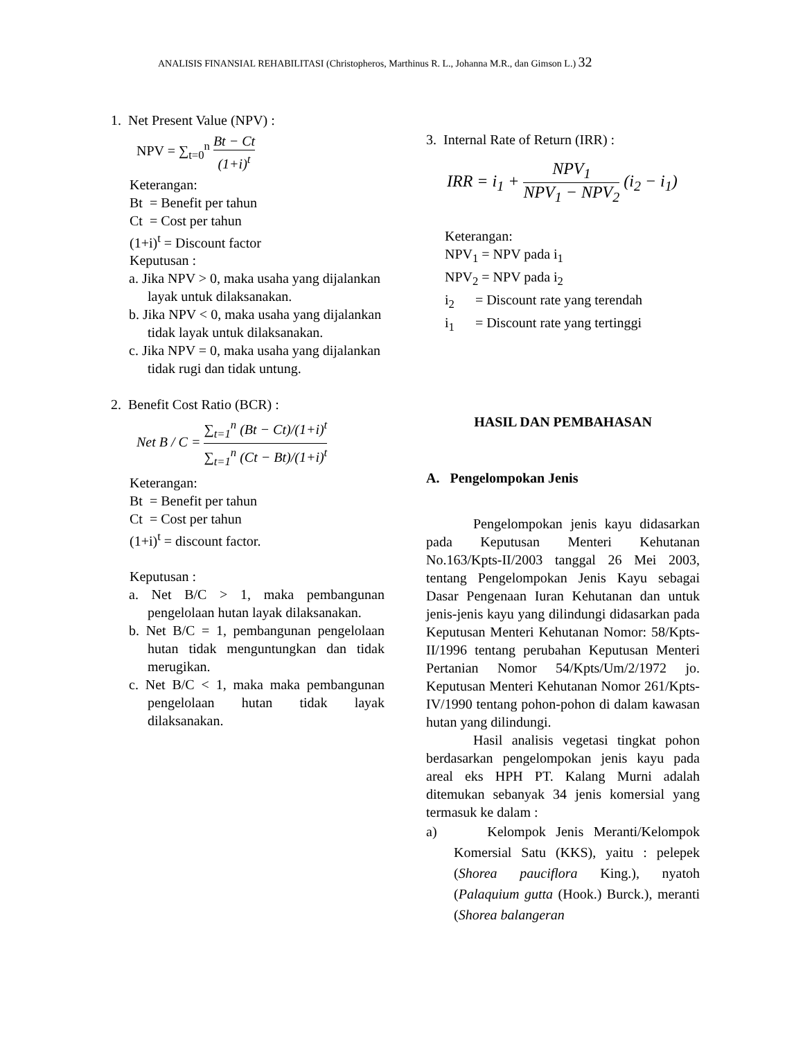ANALISIS FINANSIAL REHABILITASI (Christopheros, Marthinus R. L., Johanna M.R., dan Gimson L.) 32
1. Net Present Value (NPV) :
NPV = ∑<sub>t=0</sub><sup>n</sup> Bt − Ct (1+i)<sup>t</sup>
Keterangan:
Bt = Benefit per tahun
Ct = Cost per tahun
(1+i)<sup>t</sup> = Discount factor
Keputusan :
a. Jika NPV > 0, maka usaha yang dijalankan layak untuk dilaksanakan.
b. Jika NPV < 0, maka usaha yang dijalankan tidak layak untuk dilaksanakan.
c. Jika NPV = 0, maka usaha yang dijalankan tidak rugi dan tidak untung.
2. Benefit Cost Ratio (BCR) :
Net B / C = ∑<sub>t=1</sub><sup>n</sup> (Bt − Ct)/(1+i)<sup>t</sup> ∑<sub>t=1</sub><sup>n</sup> (Ct − Bt)/(1+i)<sup>t</sup>
Keterangan:
Bt = Benefit per tahun
Ct = Cost per tahun
(1+i)<sup>t</sup> = discount factor.
Keputusan :
a. Net B/C > 1, maka pembangunan pengelolaan hutan layak dilaksanakan.
b. Net B/C = 1, pembangunan pengelolaan hutan tidak menguntungkan dan tidak merugikan.
c. Net B/C < 1, maka maka pembangunan pengelolaan hutan tidak layak dilaksanakan.
3. Internal Rate of Return (IRR) :
IRR = i<sub>1</sub> + NPV<sub>1</sub> NPV<sub>1</sub> − NPV<sub>2</sub> (i<sub>2</sub> − i<sub>1</sub>)
Keterangan:
NPV<sub>1</sub> = NPV pada i<sub>1</sub>
NPV<sub>2</sub> = NPV pada i<sub>2</sub>
i<sub>2</sub> = Discount rate yang terendah
i<sub>1</sub> = Discount rate yang tertinggi
HASIL DAN PEMBAHASAN
A. Pengelompokan Jenis
Pengelompokan jenis kayu didasarkan pada Keputusan Menteri Kehutanan No.163/Kpts-II/2003 tanggal 26 Mei 2003, tentang Pengelompokan Jenis Kayu sebagai Dasar Pengenaan Iuran Kehutanan dan untuk jenis-jenis kayu yang dilindungi didasarkan pada Keputusan Menteri Kehutanan Nomor: 58/Kpts-II/1996 tentang perubahan Keputusan Menteri Pertanian Nomor 54/Kpts/Um/2/1972 jo. Keputusan Menteri Kehutanan Nomor 261/Kpts-IV/1990 tentang pohon-pohon di dalam kawasan hutan yang dilindungi.
Hasil analisis vegetasi tingkat pohon berdasarkan pengelompokan jenis kayu pada areal eks HPH PT. Kalang Murni adalah ditemukan sebanyak 34 jenis komersial yang termasuk ke dalam :
a) Kelompok Jenis Meranti/Kelompok Komersial Satu (KKS), yaitu : pelepek (Shorea pauciflora King.), nyatoh (Palaquium gutta (Hook.) Burck.), meranti (Shorea balangeran